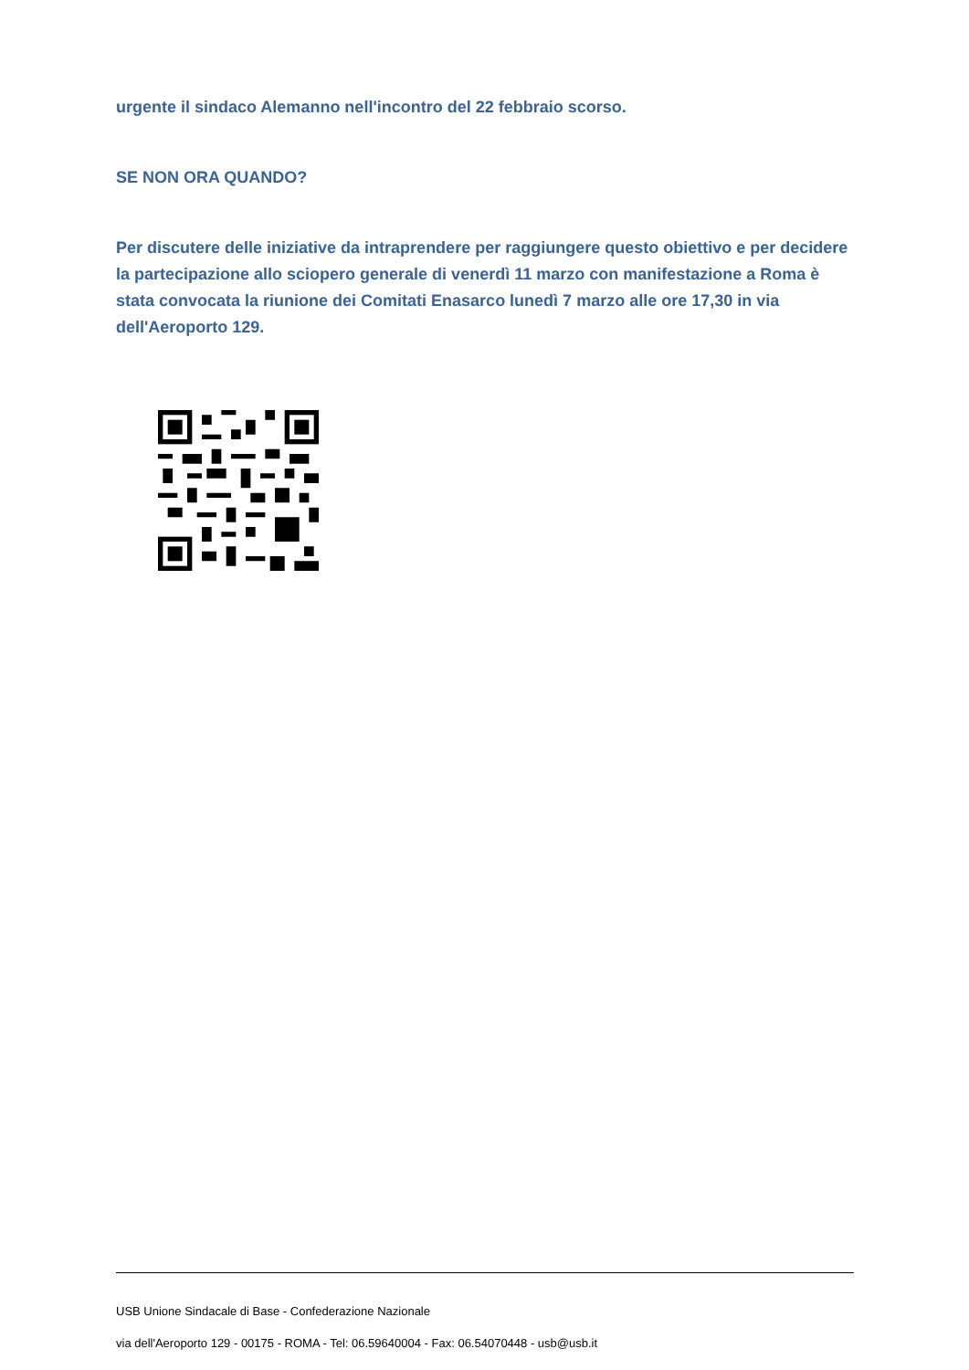urgente il sindaco Alemanno nell'incontro del 22 febbraio scorso.
SE NON ORA QUANDO?
Per discutere delle iniziative da intraprendere per raggiungere questo obiettivo e per decidere la partecipazione allo sciopero generale di venerdì 11 marzo con manifestazione a Roma è stata convocata la riunione dei Comitati Enasarco lunedì 7 marzo alle ore 17,30 in via dell'Aeroporto 129.
USB Unione Sindacale di Base - Confederazione Nazionale
via dell'Aeroporto 129 - 00175 - ROMA - Tel: 06.59640004 - Fax: 06.54070448 - usb@usb.it